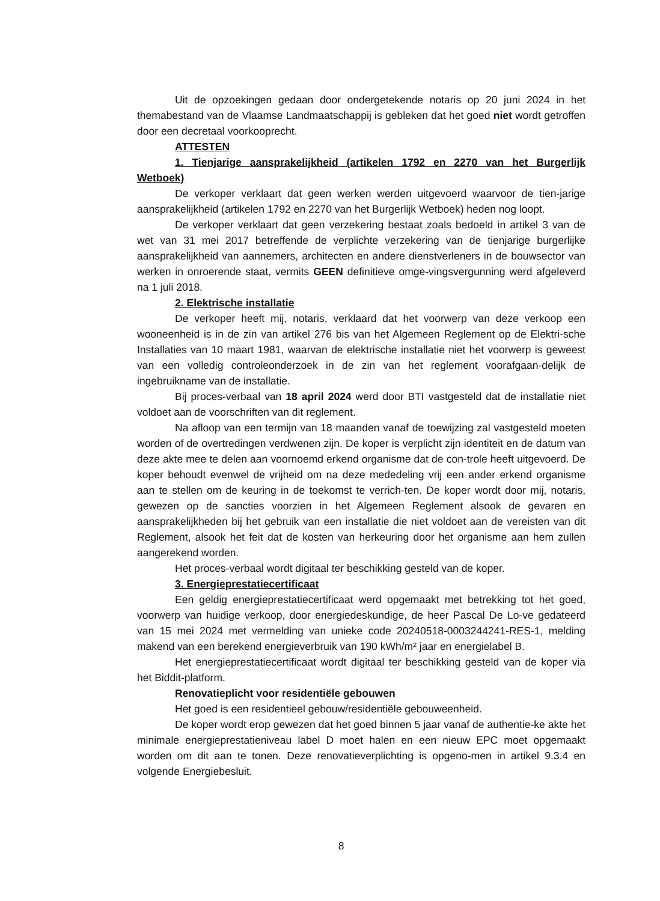Uit de opzoekingen gedaan door ondergetekende notaris op 20 juni 2024 in het themabestand van de Vlaamse Landmaatschappij is gebleken dat het goed niet wordt getroffen door een decretaal voorkooprecht.
ATTESTEN
1. Tienjarige aansprakelijkheid (artikelen 1792 en 2270 van het Burgerlijk Wetboek)
De verkoper verklaart dat geen werken werden uitgevoerd waarvoor de tien-jarige aansprakelijkheid (artikelen 1792 en 2270 van het Burgerlijk Wetboek) heden nog loopt.
De verkoper verklaart dat geen verzekering bestaat zoals bedoeld in artikel 3 van de wet van 31 mei 2017 betreffende de verplichte verzekering van de tienjarige burgerlijke aansprakelijkheid van aannemers, architecten en andere dienstverleners in de bouwsector van werken in onroerende staat, vermits GEEN definitieve omge-vingsvergunning werd afgeleverd na 1 juli 2018.
2. Elektrische installatie
De verkoper heeft mij, notaris, verklaard dat het voorwerp van deze verkoop een wooneenheid is in de zin van artikel 276 bis van het Algemeen Reglement op de Elektri-sche Installaties van 10 maart 1981, waarvan de elektrische installatie niet het voorwerp is geweest van een volledig controleonderzoek in de zin van het reglement voorafgaan-delijk de ingebruikname van de installatie.
Bij proces-verbaal van 18 april 2024 werd door BTI vastgesteld dat de installatie niet voldoet aan de voorschriften van dit reglement.
Na afloop van een termijn van 18 maanden vanaf de toewijzing zal vastgesteld moeten worden of de overtredingen verdwenen zijn. De koper is verplicht zijn identiteit en de datum van deze akte mee te delen aan voornoemd erkend organisme dat de con-trole heeft uitgevoerd. De koper behoudt evenwel de vrijheid om na deze mededeling vrij een ander erkend organisme aan te stellen om de keuring in de toekomst te verrich-ten. De koper wordt door mij, notaris, gewezen op de sancties voorzien in het Algemeen Reglement alsook de gevaren en aansprakelijkheden bij het gebruik van een installatie die niet voldoet aan de vereisten van dit Reglement, alsook het feit dat de kosten van herkeuring door het organisme aan hem zullen aangerekend worden.
Het proces-verbaal wordt digitaal ter beschikking gesteld van de koper.
3. Energieprestatiecertificaat
Een geldig energieprestatiecertificaat werd opgemaakt met betrekking tot het goed, voorwerp van huidige verkoop, door energiedeskundige, de heer Pascal De Lo-ve gedateerd van 15 mei 2024 met vermelding van unieke code 20240518-0003244241-RES-1, melding makend van een berekend energieverbruik van 190 kWh/m² jaar en energielabel B.
Het energieprestatiecertificaat wordt digitaal ter beschikking gesteld van de koper via het Biddit-platform.
Renovatieplicht voor residentiële gebouwen
Het goed is een residentieel gebouw/residentiële gebouweenheid.
De koper wordt erop gewezen dat het goed binnen 5 jaar vanaf de authentie-ke akte het minimale energieprestatieniveau label D moet halen en een nieuw EPC moet opgemaakt worden om dit aan te tonen. Deze renovatieverplichting is opgeno-men in artikel 9.3.4 en volgende Energiebesluit.
8